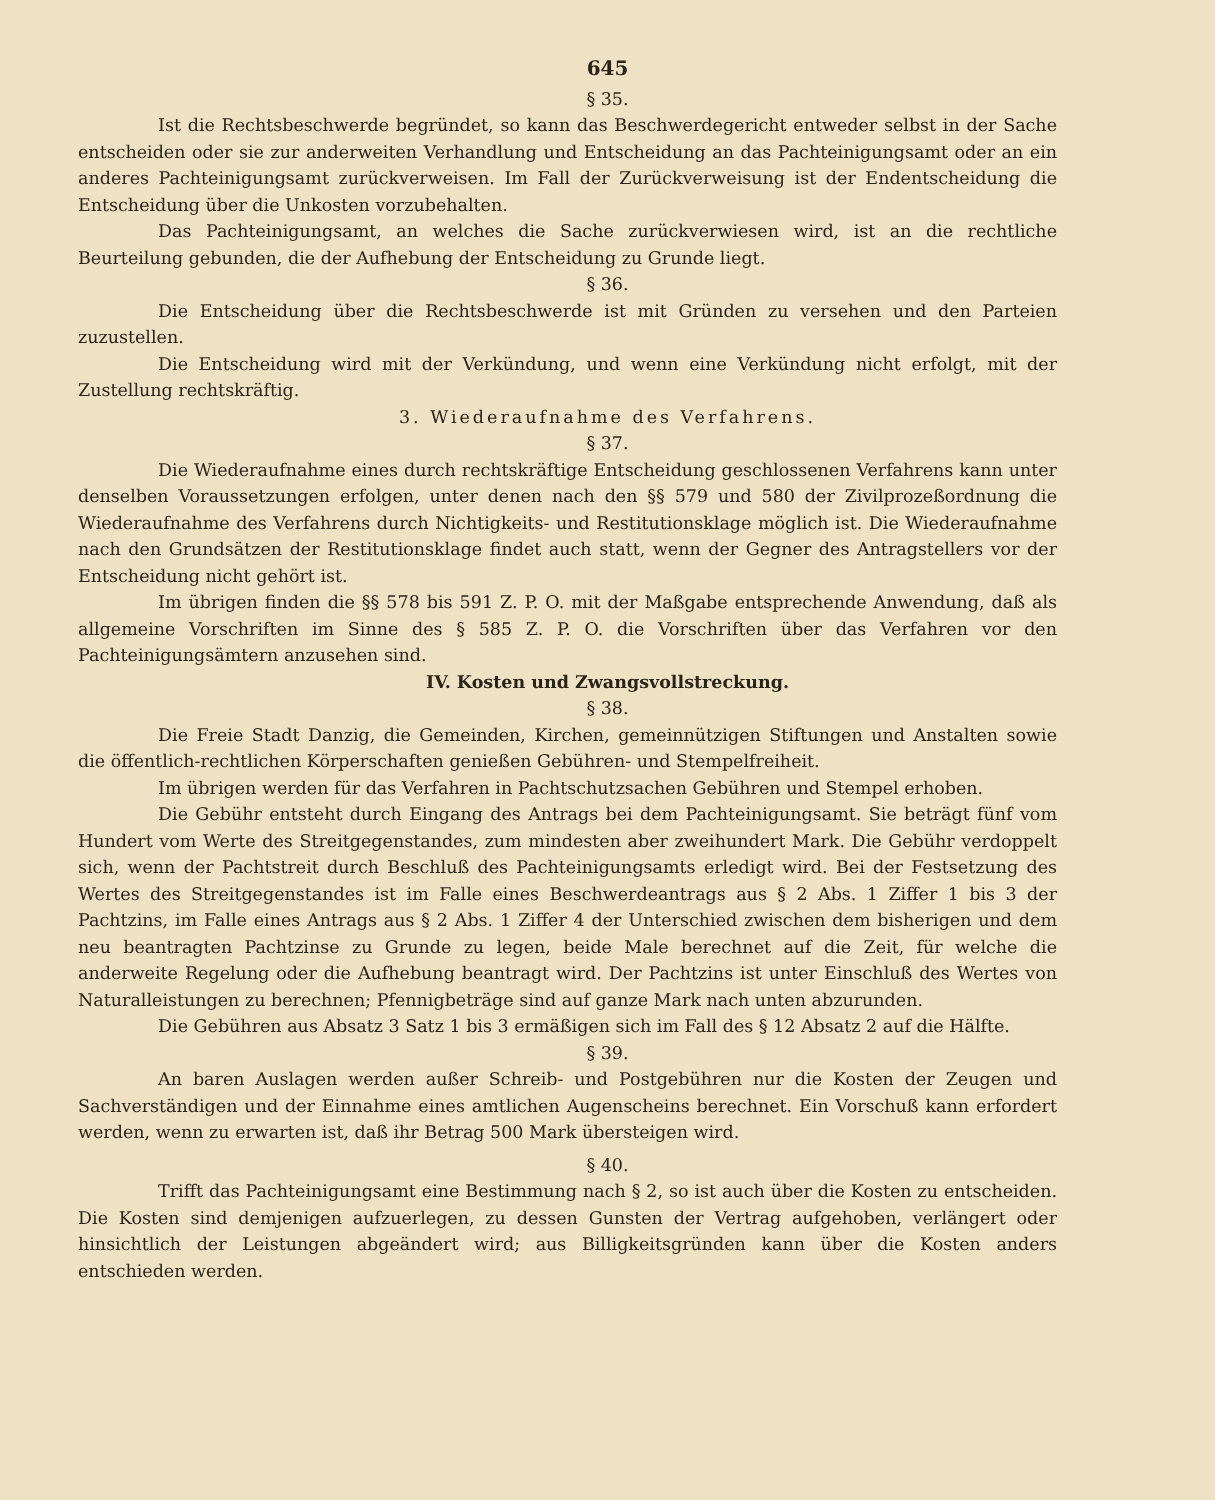645
§ 35.
Ist die Rechtsbeschwerde begründet, so kann das Beschwerdegericht entweder selbst in der Sache entscheiden oder sie zur anderweiten Verhandlung und Entscheidung an das Pachteinigungsamt oder an ein anderes Pachteinigungsamt zurückverweisen. Im Fall der Zurückverweisung ist der Endentscheidung die Entscheidung über die Unkosten vorzubehalten.
Das Pachteinigungsamt, an welches die Sache zurückverwiesen wird, ist an die rechtliche Beurteilung gebunden, die der Aufhebung der Entscheidung zu Grunde liegt.
§ 36.
Die Entscheidung über die Rechtsbeschwerde ist mit Gründen zu versehen und den Parteien zuzustellen.
Die Entscheidung wird mit der Verkündung, und wenn eine Verkündung nicht erfolgt, mit der Zustellung rechtskräftig.
3. Wiederaufnahme des Verfahrens.
§ 37.
Die Wiederaufnahme eines durch rechtskräftige Entscheidung geschlossenen Verfahrens kann unter denselben Voraussetzungen erfolgen, unter denen nach den §§ 579 und 580 der Zivilprozeßordnung die Wiederaufnahme des Verfahrens durch Nichtigkeits- und Restitutionsklage möglich ist. Die Wiederaufnahme nach den Grundsätzen der Restitutionsklage findet auch statt, wenn der Gegner des Antragstellers vor der Entscheidung nicht gehört ist.
Im übrigen finden die §§ 578 bis 591 Z. P. O. mit der Maßgabe entsprechende Anwendung, daß als allgemeine Vorschriften im Sinne des § 585 Z. P. O. die Vorschriften über das Verfahren vor den Pachteinigungsämtern anzusehen sind.
IV. Kosten und Zwangsvollstreckung.
§ 38.
Die Freie Stadt Danzig, die Gemeinden, Kirchen, gemeinnützigen Stiftungen und Anstalten sowie die öffentlich-rechtlichen Körperschaften genießen Gebühren- und Stempelfreiheit.
Im übrigen werden für das Verfahren in Pachtschutzsachen Gebühren und Stempel erhoben.
Die Gebühr entsteht durch Eingang des Antrags bei dem Pachteinigungsamt. Sie beträgt fünf vom Hundert vom Werte des Streitgegenstandes, zum mindesten aber zweihundert Mark. Die Gebühr verdoppelt sich, wenn der Pachtstreit durch Beschluß des Pachteinigungsamts erledigt wird. Bei der Festsetzung des Wertes des Streitgegenstandes ist im Falle eines Beschwerdeantrags aus § 2 Abs. 1 Ziffer 1 bis 3 der Pachtzins, im Falle eines Antrags aus § 2 Abs. 1 Ziffer 4 der Unterschied zwischen dem bisherigen und dem neu beantragten Pachtzinse zu Grunde zu legen, beide Male berechnet auf die Zeit, für welche die anderweite Regelung oder die Aufhebung beantragt wird. Der Pachtzins ist unter Einschluß des Wertes von Naturalleistungen zu berechnen; Pfennigbeträge sind auf ganze Mark nach unten abzurunden.
Die Gebühren aus Absatz 3 Satz 1 bis 3 ermäßigen sich im Fall des § 12 Absatz 2 auf die Hälfte.
§ 39.
An baren Auslagen werden außer Schreib- und Postgebühren nur die Kosten der Zeugen und Sachverständigen und der Einnahme eines amtlichen Augenscheins berechnet. Ein Vorschuß kann erfordert werden, wenn zu erwarten ist, daß ihr Betrag 500 Mark übersteigen wird.
§ 40.
Trifft das Pachteinigungsamt eine Bestimmung nach § 2, so ist auch über die Kosten zu entscheiden. Die Kosten sind demjenigen aufzuerlegen, zu dessen Gunsten der Vertrag aufgehoben, verlängert oder hinsichtlich der Leistungen abgeändert wird; aus Billigkeitsgründen kann über die Kosten anders entschieden werden.